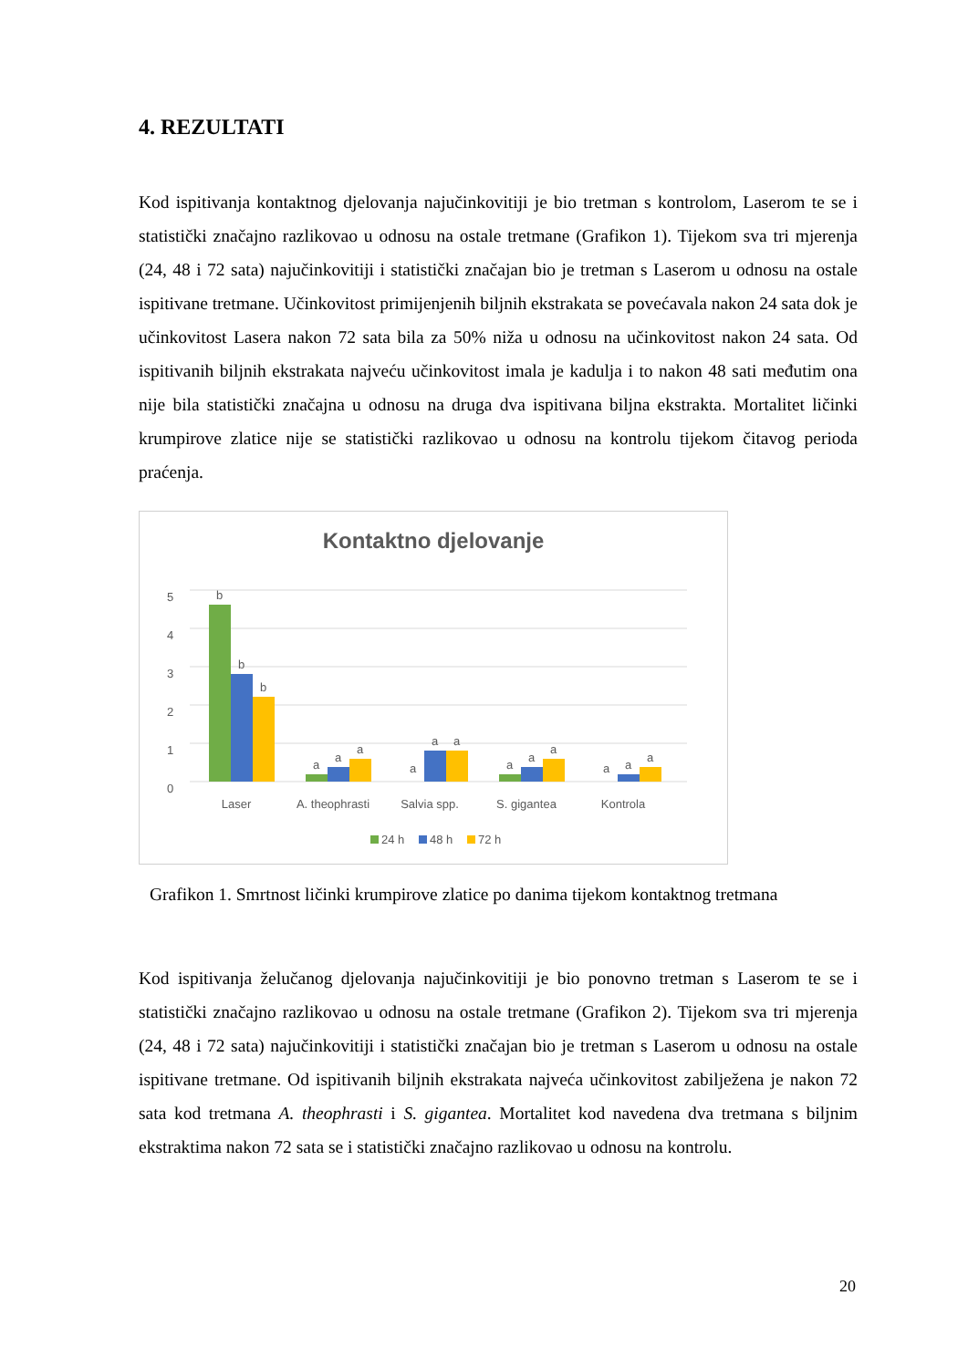4. REZULTATI
Kod ispitivanja kontaktnog djelovanja najučinkovitiji je bio tretman s kontrolom, Laserom te se i statistički značajno razlikovao u odnosu na ostale tretmane (Grafikon 1). Tijekom sva tri mjerenja (24, 48 i 72 sata) najučinkovitiji i statistički značajan bio je tretman s Laserom u odnosu na ostale ispitivane tretmane. Učinkovitost primijenjenih biljnih ekstrakata se povećavala nakon 24 sata dok je učinkovitost Lasera nakon 72 sata bila za 50% niža u odnosu na učinkovitost nakon 24 sata. Od ispitivanih biljnih ekstrakata najveću učinkovitost imala je kadulja i to nakon 48 sati međutim ona nije bila statistički značajna u odnosu na druga dva ispitivana biljna ekstrakta. Mortalitet ličinki krumpirove zlatice nije se statistički razlikovao u odnosu na kontrolu tijekom čitavog perioda praćenja.
Kontaktno djelovanje
0
1
2
3
4
5
b
b
b
a
a
a
a
a
a
a
a
a
a
a
a
Laser
A. theophrasti
Salvia spp.
S. gigantea
Kontrola
24 h
48 h
72 h
Grafikon 1. Smrtnost ličinki krumpirove zlatice po danima tijekom kontaktnog tretmana
Kod ispitivanja želučanog djelovanja najučinkovitiji je bio ponovno tretman s Laserom te se i statistički značajno razlikovao u odnosu na ostale tretmane (Grafikon 2). Tijekom sva tri mjerenja (24, 48 i 72 sata) najučinkovitiji i statistički značajan bio je tretman s Laserom u odnosu na ostale ispitivane tretmane. Od ispitivanih biljnih ekstrakata najveća učinkovitost zabilježena je nakon 72 sata kod tretmana A. theophrasti i S. gigantea. Mortalitet kod navedena dva tretmana s biljnim ekstraktima nakon 72 sata se i statistički značajno razlikovao u odnosu na kontrolu.
20